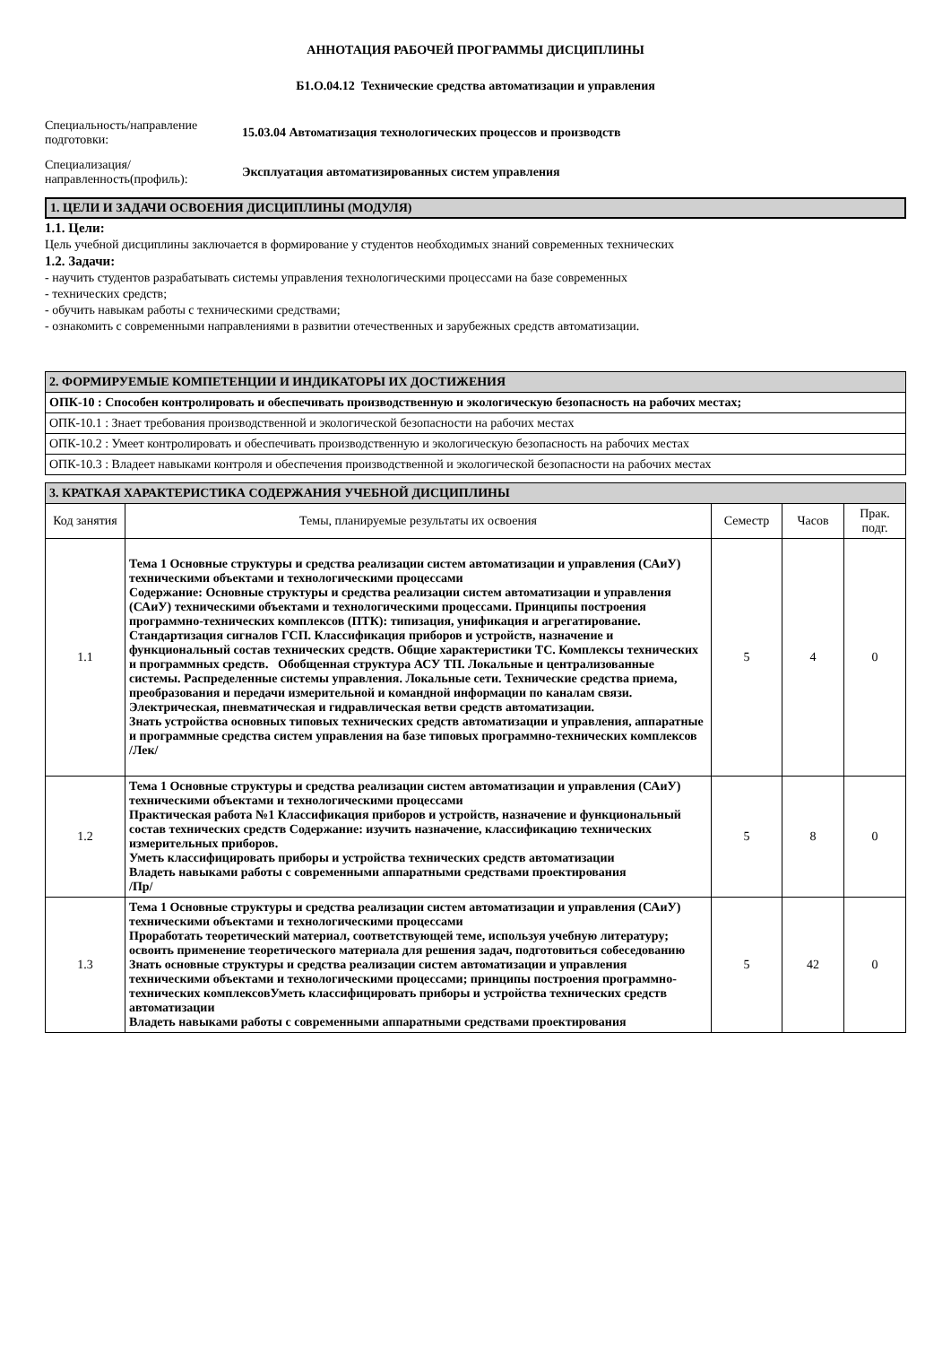АННОТАЦИЯ РАБОЧЕЙ ПРОГРАММЫ ДИСЦИПЛИНЫ
Б1.О.04.12 Технические средства автоматизации и управления
Специальность/направление подготовки:
15.03.04 Автоматизация технологических процессов и производств
Специализация/ направленность(профиль):
Эксплуатация автоматизированных систем управления
1. ЦЕЛИ И ЗАДАЧИ ОСВОЕНИЯ ДИСЦИПЛИНЫ (МОДУЛЯ)
1.1. Цели:
Цель учебной дисциплины заключается в формирование у студентов необходимых знаний современных технических
1.2. Задачи:
- научить студентов разрабатывать системы управления технологическими процессами на базе современных
- технических средств;
- обучить навыкам работы с техническими средствами;
- ознакомить с современными направлениями в развитии отечественных и зарубежных средств автоматизации.
| 2. ФОРМИРУЕМЫЕ КОМПЕТЕНЦИИ И ИНДИКАТОРЫ ИХ ДОСТИЖЕНИЯ |
| ОПК-10 : Способен контролировать и обеспечивать производственную и экологическую безопасность на рабочих местах; |
| ОПК-10.1 : Знает требования производственной и экологической безопасности на рабочих местах |
| ОПК-10.2 : Умеет контролировать и обеспечивать производственную и экологическую безопасность на рабочих местах |
| ОПК-10.3 : Владеет навыками контроля и обеспечения производственной и экологической безопасности на рабочих местах |
| 3. КРАТКАЯ ХАРАКТЕРИСТИКА СОДЕРЖАНИЯ УЧЕБНОЙ ДИСЦИПЛИНЫ | | | | |
| Код занятия | Темы, планируемые результаты их освоения | Семестр | Часов | Прак. подг. |
| 1.1 | Тема 1 Основные структуры и средства реализации систем автоматизации и управления (САиУ) техническими объектами и технологическими процессами Содержание: Основные структуры и средства реализации систем автоматизации и управления (САиУ) техническими объектами и технологическими процессами. Принципы построения программно-технических комплексов (ПТК): типизация, унификация и агрегатирование. Стандартизация сигналов ГСП. Классификация приборов и устройств, назначение и функциональный состав технических средств. Общие характеристики ТС. Комплексы технических и программных средств. Обобщенная структура АСУ ТП. Локальные и централизованные системы. Распределенные системы управления. Локальные сети. Технические средства приема, преобразования и передачи измерительной и командной информации по каналам связи. Электрическая, пневматическая и гидравлическая ветви средств автоматизации. Знать устройства основных типовых технических средств автоматизации и управления, аппаратные и программные средства систем управления на базе типовых программно-технических комплексов /Лек/ | 5 | 4 | 0 |
| 1.2 | Тема 1 Основные структуры и средства реализации систем автоматизации и управления (САиУ) техническими объектами и технологическими процессами Практическая работа №1 Классификация приборов и устройств, назначение и функциональный состав технических средств Содержание: изучить назначение, классификацию технических измерительных приборов. Уметь классифицировать приборы и устройства технических средств автоматизации Владеть навыками работы с современными аппаратными средствами проектирования /Пр/ | 5 | 8 | 0 |
| 1.3 | Тема 1 Основные структуры и средства реализации систем автоматизации и управления (САиУ) техническими объектами и технологическими процессами Проработать теоретический материал, соответствующей теме, используя учебную литературу; освоить применение теоретического материала для решения задач, подготовиться собеседованию Знать основные структуры и средства реализации систем автоматизации и управления техническими объектами и технологическими процессами; принципы построения программно-технических комплексовУметь классифицировать приборы и устройства технических средств автоматизации Владеть навыками работы с современными аппаратными средствами проектирования | 5 | 42 | 0 |